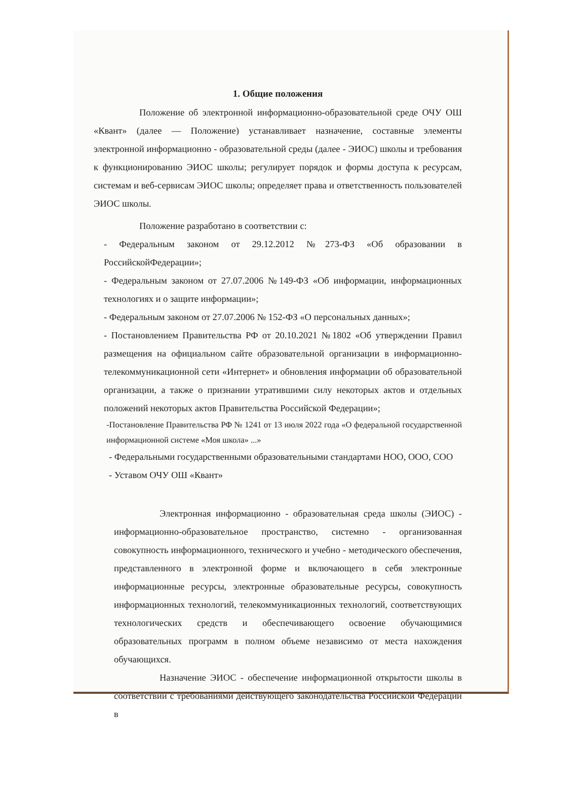1. Общие положения
Положение об электронной информационно-образовательной среде ОЧУ ОШ «Квант» (далее — Положение) устанавливает назначение, составные элементы электронной информационно - образовательной среды (далее - ЭИОС) школы и требования к функционированию ЭИОС школы; регулирует порядок и формы доступа к ресурсам, системам и веб-сервисам ЭИОС школы; определяет права и ответственность пользователей ЭИОС школы.
Положение разработано в соответствии с:
- Федеральным законом от 29.12.2012 №273-ФЗ «Об образовании в РоссийскойФедерации»;
- Федеральным законом от 27.07.2006 №149-ФЗ «Об информации, информационных технологиях и о защите информации»;
- Федеральным законом от 27.07.2006 № 152-ФЗ «О персональных данных»;
- Постановлением Правительства РФ от 20.10.2021 №1802 «Об утверждении Правил размещения на официальном сайте образовательной организации в информационно-телекоммуникационной сети «Интернет» и обновления информации об образовательной организации, а также о признании утратившими силу некоторых актов и отдельных положений некоторых актов Правительства Российской Федерации»;
-Постановление Правительства РФ № 1241 от 13 июля 2022 года «О федеральной государственной информационной системе «Моя школа» ...»
- Федеральными государственными образовательными стандартами НОО, ООО, СОО
- Уставом ОЧУ ОШ «Квант»
Электронная информационно - образовательная среда школы (ЭИОС) - информационно-образовательное пространство, системно - организованная совокупность информационного, технического и учебно - методического обеспечения, представленного в электронной форме и включающего в себя электронные информационные ресурсы, электронные образовательные ресурсы, совокупность информационных технологий, телекоммуникационных технологий, соответствующих технологических средств и обеспечивающего освоение обучающимися образовательных программ в полном объеме независимо от места нахождения обучающихся.
Назначение ЭИОС - обеспечение информационной открытости школы в соответствии с требованиями действующего законодательства Российской Федерации в